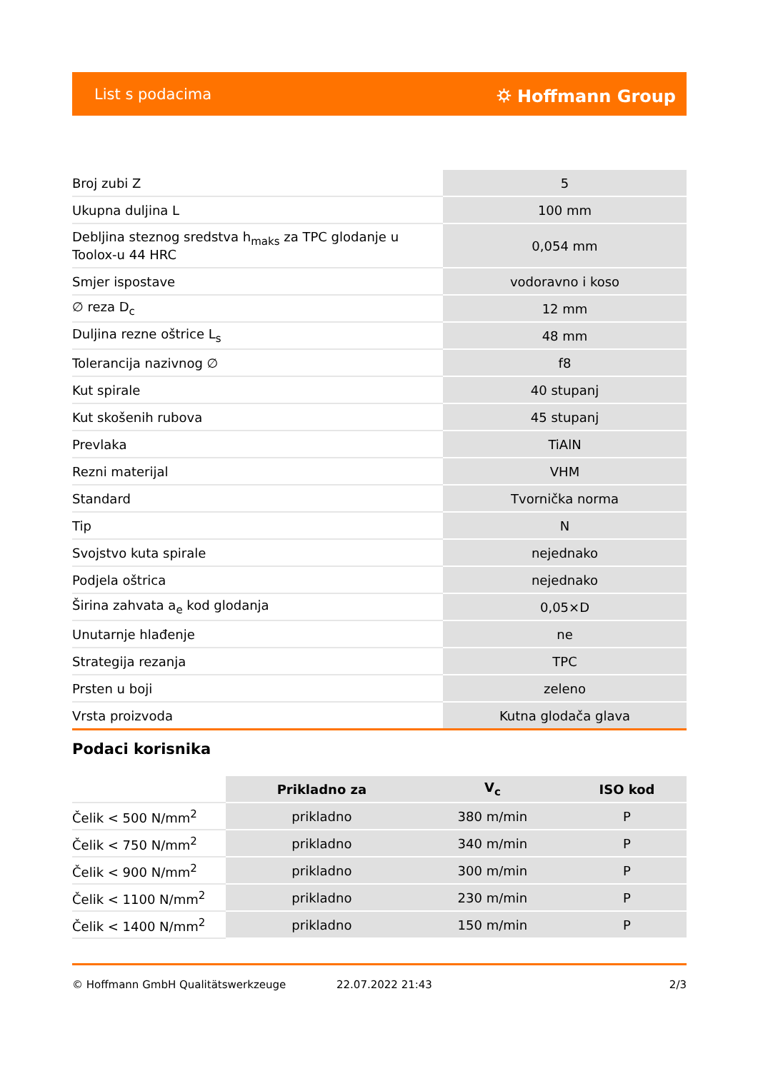List s podacima ⛭ Hoffmann Group
| Broj zubi Z | 5 |
| Ukupna duljina L | 100 mm |
| Debljina steznog sredstva h<sub>maks</sub> za TPC glodanje u Toolox-u 44 HRC | 0,054 mm |
| Smjer ispostave | vodoravno i koso |
| ∅ reza D<sub>c</sub> | 12 mm |
| Duljina rezne oštrice L<sub>s</sub> | 48 mm |
| Tolerancija nazivnog ∅ | f8 |
| Kut spirale | 40 stupanj |
| Kut skošenih rubova | 45 stupanj |
| Prevlaka | TiAlN |
| Rezni materijal | VHM |
| Standard | Tvornička norma |
| Tip | N |
| Svojstvo kuta spirale | nejednako |
| Podjela oštrica | nejednako |
| Širina zahvata a<sub>e</sub> kod glodanja | 0,05×D |
| Unutarnje hlađenje | ne |
| Strategija rezanja | TPC |
| Prsten u boji | zeleno |
| Vrsta proizvoda | Kutna glodača glava |
Podaci korisnika
| | Prikladno za | V<sub>c</sub> | ISO kod |
| --- | --- | --- | --- |
| Čelik < 500 N/mm<sup>2</sup> | prikladno | 380 m/min | P |
| Čelik < 750 N/mm<sup>2</sup> | prikladno | 340 m/min | P |
| Čelik < 900 N/mm<sup>2</sup> | prikladno | 300 m/min | P |
| Čelik < 1100 N/mm<sup>2</sup> | prikladno | 230 m/min | P |
| Čelik < 1400 N/mm<sup>2</sup> | prikladno | 150 m/min | P |
© Hoffmann GmbH Qualitätswerkzeuge 22.07.2022 21:43 2/3